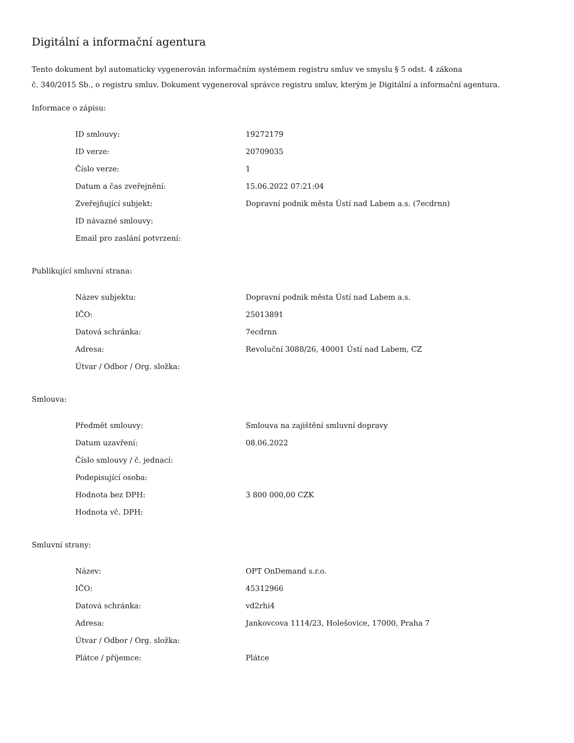Digitální a informační agentura
Tento dokument byl automaticky vygenerován informačním systémem registru smluv ve smyslu § 5 odst. 4 zákona
č. 340/2015 Sb., o registru smluv. Dokument vygeneroval správce registru smluv, kterým je Digitální a informační agentura.
Informace o zápisu:
| ID smlouvy: | 19272179 |
| ID verze: | 20709035 |
| Číslo verze: | 1 |
| Datum a čas zveřejnění: | 15.06.2022 07:21:04 |
| Zveřejňující subjekt: | Dopravní podnik města Ústí nad Labem a.s. (7ecdrnn) |
| ID návazné smlouvy: | |
| Email pro zaslání potvrzení: | |
Publikující smluvní strana:
| Název subjektu: | Dopravní podnik města Ústí nad Labem a.s. |
| IČO: | 25013891 |
| Datová schránka: | 7ecdrnn |
| Adresa: | Revoluční 3088/26, 40001 Ústí nad Labem, CZ |
| Útvar / Odbor / Org. složka: | |
Smlouva:
| Předmět smlouvy: | Smlouva na zajištění smluvní dopravy |
| Datum uzavření: | 08.06.2022 |
| Číslo smlouvy / č. jednací: | |
| Podepisující osoba: | |
| Hodnota bez DPH: | 3 800 000,00 CZK |
| Hodnota vč. DPH: | |
Smluvní strany:
| Název: | OPT OnDemand s.r.o. |
| IČO: | 45312966 |
| Datová schránka: | vd2rhi4 |
| Adresa: | Jankovcova 1114/23, Holešovice, 17000, Praha 7 |
| Útvar / Odbor / Org. složka: | |
| Plátce / příjemce: | Plátce |